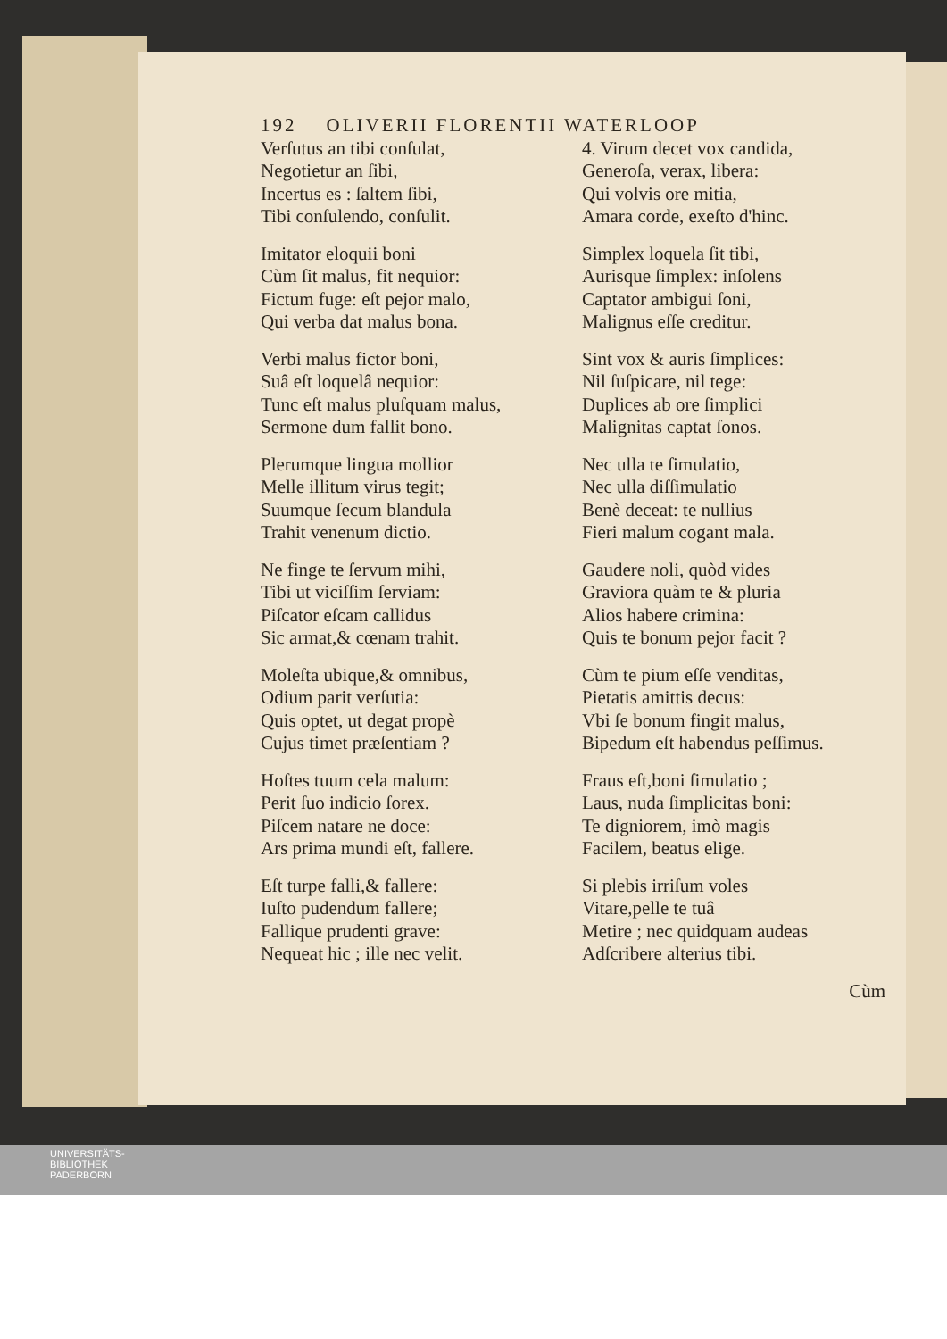192 OLIVERII FLORENTII WATERLOOP
Verſutus an tibi conſulat,
Negotietur an ſibi,
Incertus es : ſaltem ſibi,
Tibi conſulendo, conſulit.
Imitator eloquii boni
Cùm ſit malus, fit nequior:
Fictum fuge: eſt pejor malo,
Qui verba dat malus bona.
Verbi malus fictor boni,
Suâ eſt loquelâ nequior:
Tunc eſt malus pluſquam malus,
Sermone dum fallit bono.
Plerumque lingua mollior
Melle illitum virus tegit;
Suumque ſecum blandula
Trahit venenum dictio.
Ne finge te ſervum mihi,
Tibi ut viciſſim ſerviam:
Piſcator eſcam callidus
Sic armat,& cœnam trahit.
Moleſta ubique,& omnibus,
Odium parit verſutia:
Quis optet, ut degat propè
Cujus timet præſentiam ?
Hoſtes tuum cela malum:
Perit ſuo indicio ſorex.
Piſcem natare ne doce:
Ars prima mundi eſt, fallere.
Eſt turpe falli,& fallere:
Iuſto pudendum fallere;
Fallique prudenti grave:
Nequeat hic ; ille nec velit.
4. Virum decet vox candida,
Generoſa, verax, libera:
Qui volvis ore mitia,
Amara corde, exeſto d'hinc.
Simplex loquela ſit tibi,
Aurisque ſimplex: inſolens
Captator ambigui ſoni,
Malignus eſſe creditur.
Sint vox & auris ſimplices:
Nil ſuſpicare, nil tege:
Duplices ab ore ſimplici
Malignitas captat ſonos.
Nec ulla te ſimulatio,
Nec ulla diſſimulatio
Benè deceat: te nullius
Fieri malum cogant mala.
Gaudere noli, quòd vides
Graviora quàm te & pluria
Alios habere crimina:
Quis te bonum pejor facit ?
Cùm te pium eſſe venditas,
Pietatis amittis decus:
Vbi ſe bonum fingit malus,
Bipedum eſt habendus peſſimus.
Fraus eſt,boni ſimulatio ;
Laus, nuda ſimplicitas boni:
Te digniorem, imò magis
Facilem, beatus elige.
Si plebis irriſum voles
Vitare,pelle te tuâ
Metire ; nec quidquam audeas
Adſcribere alterius tibi.
Cùm
UNIVERSITÄTS-
BIBLIOTHEK
PADERBORN